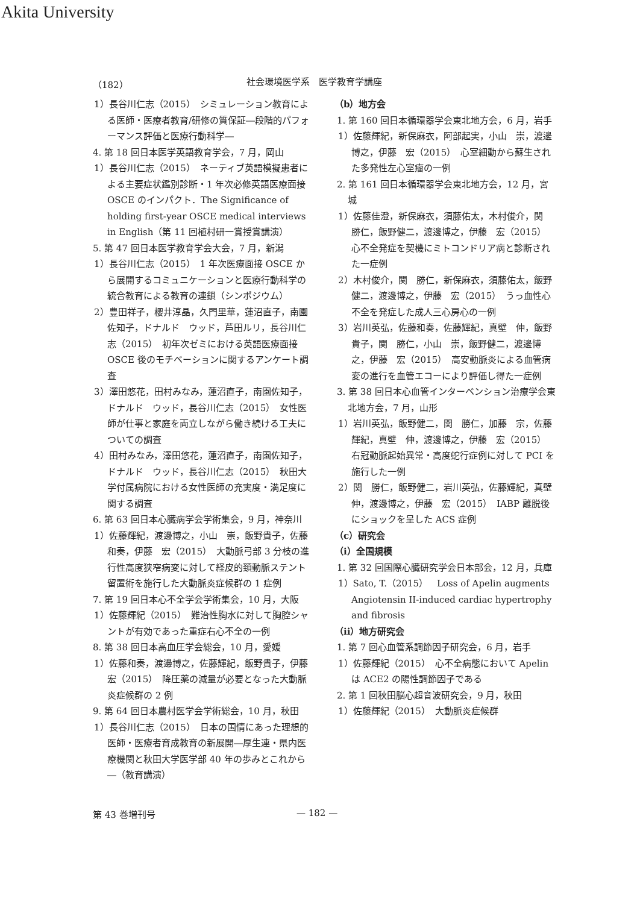Akita University
（182） 社会環境医学系　医学教育学講座
1）長谷川仁志（2015）　シミュレーション教育による医師・医療者教育/研修の質保証―段階的パフォーマンス評価と医療行動科学―
4. 第 18 回日本医学英語教育学会，7 月，岡山
1）長谷川仁志（2015）　ネーティブ英語模擬患者による主要症状鑑別診断・1 年次必修英語医療面接 OSCE のインパクト．The Significance of holding first-year OSCE medical interviews in English（第 11 回植村研一賞授賞講演）
5. 第 47 回日本医学教育学会大会，7 月，新潟
1）長谷川仁志（2015）　1 年次医療面接 OSCE から展開するコミュニケーションと医療行動科学の統合教育による教育の連鎖（シンポジウム）
2）豊田祥子，櫻井淳晶，久門里華，蓮沼直子，南園佐知子，ドナルド　ウッド，芦田ルリ，長谷川仁志（2015）　初年次ゼミにおける英語医療面接 OSCE 後のモチベーションに関するアンケート調査
3）澤田悠花，田村みなみ，蓮沼直子，南園佐知子，ドナルド　ウッド，長谷川仁志（2015）　女性医師が仕事と家庭を両立しながら働き続ける工夫についての調査
4）田村みなみ，澤田悠花，蓮沼直子，南園佐知子，ドナルド　ウッド，長谷川仁志（2015）　秋田大学付属病院における女性医師の充実度・満足度に関する調査
6. 第 63 回日本心臓病学会学術集会，9 月，神奈川
1）佐藤輝紀，渡邊博之，小山　崇，飯野貴子，佐藤和奏，伊藤　宏（2015）　大動脈弓部 3 分枝の進行性高度狭窄病変に対して経皮的頚動脈ステント留置術を施行した大動脈炎症候群の 1 症例
7. 第 19 回日本心不全学会学術集会，10 月，大阪
1）佐藤輝紀（2015）　難治性胸水に対して胸腔シャントが有効であった重症右心不全の一例
8. 第 38 回日本高血圧学会総会，10 月，愛媛
1）佐藤和奏，渡邊博之，佐藤輝紀，飯野貴子，伊藤　宏（2015）　降圧薬の減量が必要となった大動脈炎症候群の 2 例
9. 第 64 回日本農村医学会学術総会，10 月，秋田
1）長谷川仁志（2015）　日本の国情にあった理想的医師・医療者育成教育の新展開―厚生連・県内医療機関と秋田大学医学部 40 年の歩みとこれから―（教育講演）
（b）地方会
1. 第 160 回日本循環器学会東北地方会，6 月，岩手
1）佐藤輝紀，新保麻衣，阿部起実，小山　崇，渡邊博之，伊藤　宏（2015）　心室細動から蘇生された多発性左心室瘤の一例
2. 第 161 回日本循環器学会東北地方会，12 月，宮城
1）佐藤佳澄，新保麻衣，須藤佑太，木村俊介，関　勝仁，飯野健二，渡邊博之，伊藤　宏（2015）　心不全発症を契機にミトコンドリア病と診断された一症例
2）木村俊介，関　勝仁，新保麻衣，須藤佑太，飯野健二，渡邊博之，伊藤　宏（2015）　うっ血性心不全を発症した成人三心房心の一例
3）岩川英弘，佐藤和奏，佐藤輝紀，真壁　伸，飯野貴子，関　勝仁，小山　崇，飯野健二，渡邊博之，伊藤　宏（2015）　高安動脈炎による血管病変の進行を血管エコーにより評価し得た一症例
3. 第 38 回日本心血管インターベンション治療学会東北地方会，7 月，山形
1）岩川英弘，飯野健二，関　勝仁，加藤　宗，佐藤輝紀，真壁　伸，渡邊博之，伊藤　宏（2015）　右冠動脈起始異常・高度蛇行症例に対して PCI を施行した一例
2）関　勝仁，飯野健二，岩川英弘，佐藤輝紀，真壁　伸，渡邊博之，伊藤　宏（2015）　IABP 離脱後にショックを呈した ACS 症例
（c）研究会
（i）全国規模
1. 第 32 回国際心臓研究学会日本部会，12 月，兵庫
1）Sato, T.（2015）　Loss of Apelin augments Angiotensin II-induced cardiac hypertrophy and fibrosis
（ii）地方研究会
1. 第 7 回心血管系調節因子研究会，6 月，岩手
1）佐藤輝紀（2015）　心不全病態において Apelin は ACE2 の陽性調節因子である
2. 第 1 回秋田脳心超音波研究会，9 月，秋田
1）佐藤輝紀（2015）　大動脈炎症候群
第 43 巻増刊号 — 182 —